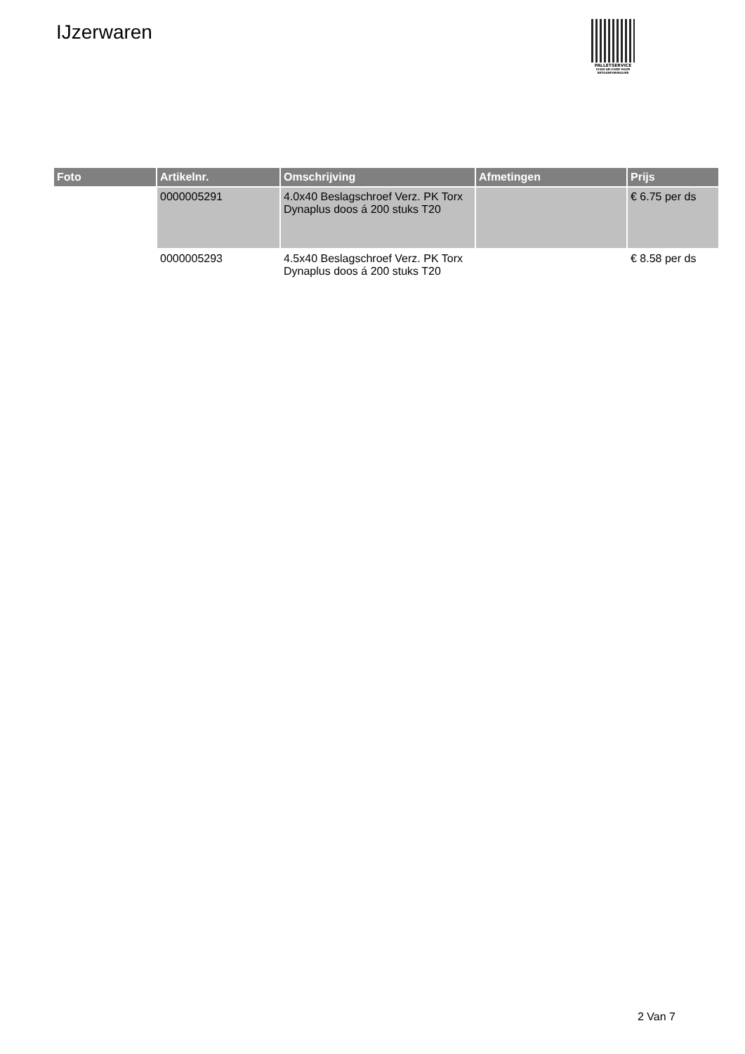IJzerwaren
PALLETSERVICE
SCAN QR-CODE VOOR
RETOURFORMULIER
| Foto | Artikelnr. | Omschrijving | Afmetingen | Prijs |
| --- | --- | --- | --- | --- |
| | 0000005291 | 4.0x40 Beslagschroef Verz. PK Torx Dynaplus doos á 200 stuks T20 | | € 6.75 per ds |
| | 0000005293 | 4.5x40 Beslagschroef Verz. PK Torx Dynaplus doos á 200 stuks T20 | | € 8.58 per ds |
2 Van 7